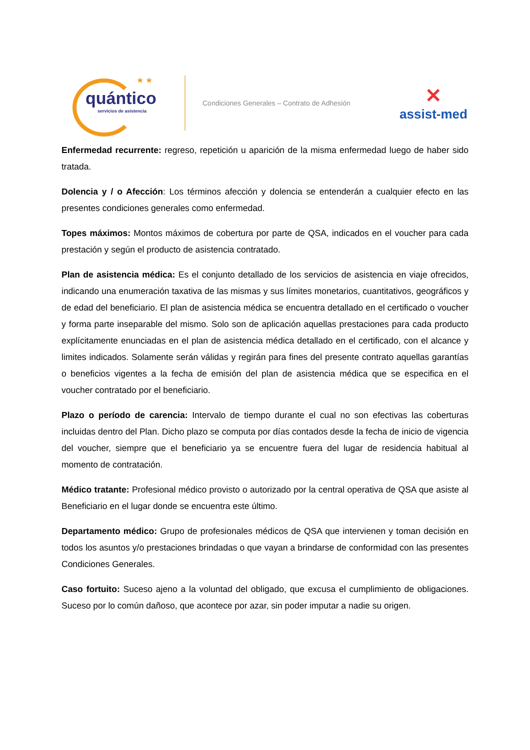★ ★
quántico
servicios de asistencia
Condiciones Generales – Contrato de Adhesión
✕
assist-med
Enfermedad recurrente: regreso, repetición u aparición de la misma enfermedad luego de haber sido tratada.
Dolencia y / o Afección: Los términos afección y dolencia se entenderán a cualquier efecto en las presentes condiciones generales como enfermedad.
Topes máximos: Montos máximos de cobertura por parte de QSA, indicados en el voucher para cada prestación y según el producto de asistencia contratado.
Plan de asistencia médica: Es el conjunto detallado de los servicios de asistencia en viaje ofrecidos, indicando una enumeración taxativa de las mismas y sus límites monetarios, cuantitativos, geográficos y de edad del beneficiario. El plan de asistencia médica se encuentra detallado en el certificado o voucher y forma parte inseparable del mismo. Solo son de aplicación aquellas prestaciones para cada producto explícitamente enunciadas en el plan de asistencia médica detallado en el certificado, con el alcance y limites indicados. Solamente serán válidas y regirán para fines del presente contrato aquellas garantías o beneficios vigentes a la fecha de emisión del plan de asistencia médica que se especifica en el voucher contratado por el beneficiario.
Plazo o período de carencia: Intervalo de tiempo durante el cual no son efectivas las coberturas incluidas dentro del Plan. Dicho plazo se computa por días contados desde la fecha de inicio de vigencia del voucher, siempre que el beneficiario ya se encuentre fuera del lugar de residencia habitual al momento de contratación.
Médico tratante: Profesional médico provisto o autorizado por la central operativa de QSA que asiste al Beneficiario en el lugar donde se encuentra este último.
Departamento médico: Grupo de profesionales médicos de QSA que intervienen y toman decisión en todos los asuntos y/o prestaciones brindadas o que vayan a brindarse de conformidad con las presentes Condiciones Generales.
Caso fortuito: Suceso ajeno a la voluntad del obligado, que excusa el cumplimiento de obligaciones. Suceso por lo común dañoso, que acontece por azar, sin poder imputar a nadie su origen.